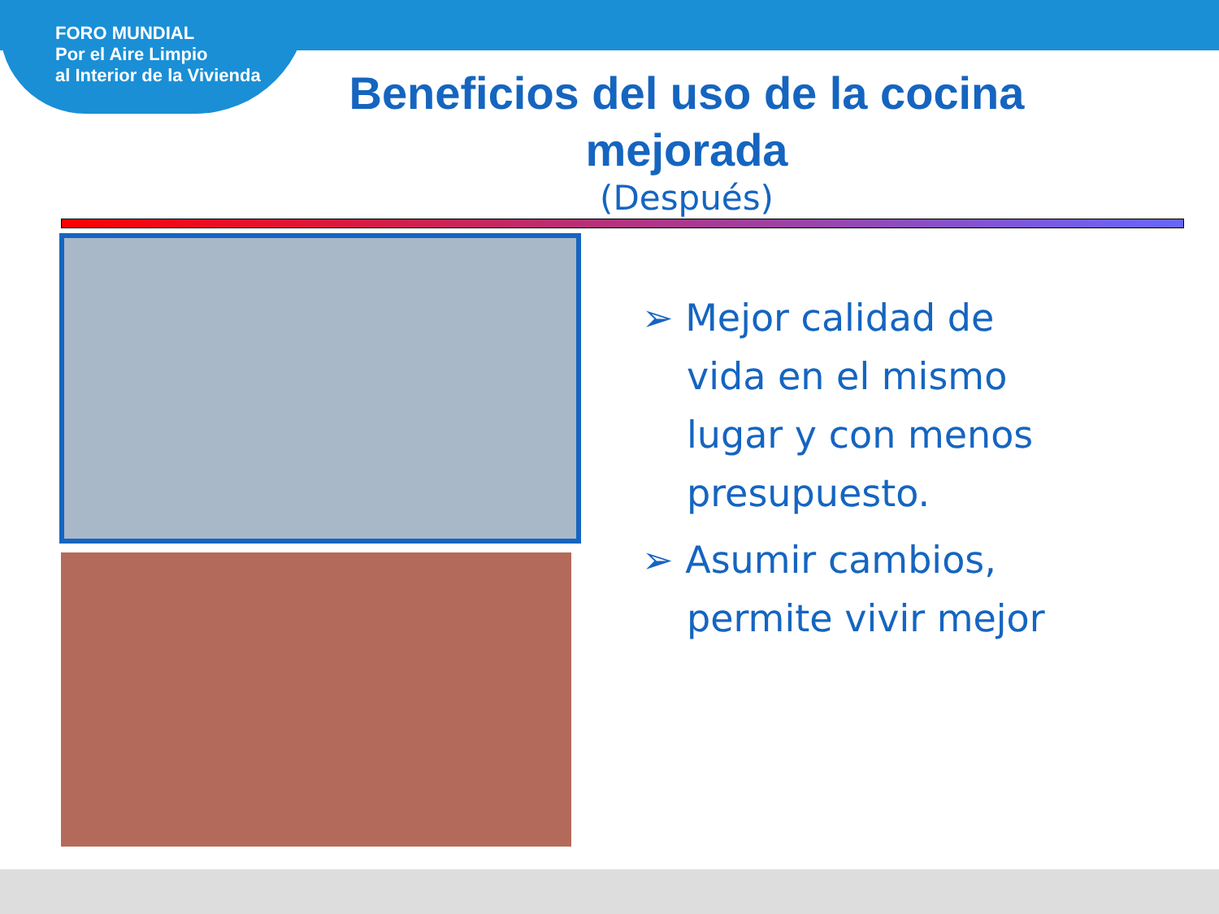FORO MUNDIAL
Por el Aire Limpio
al Interior de la Vivienda
Beneficios del uso de la cocina mejorada
(Después)
➢ Mejor calidad de vida en el mismo lugar y con menos presupuesto.
➢ Asumir cambios, permite vivir mejor